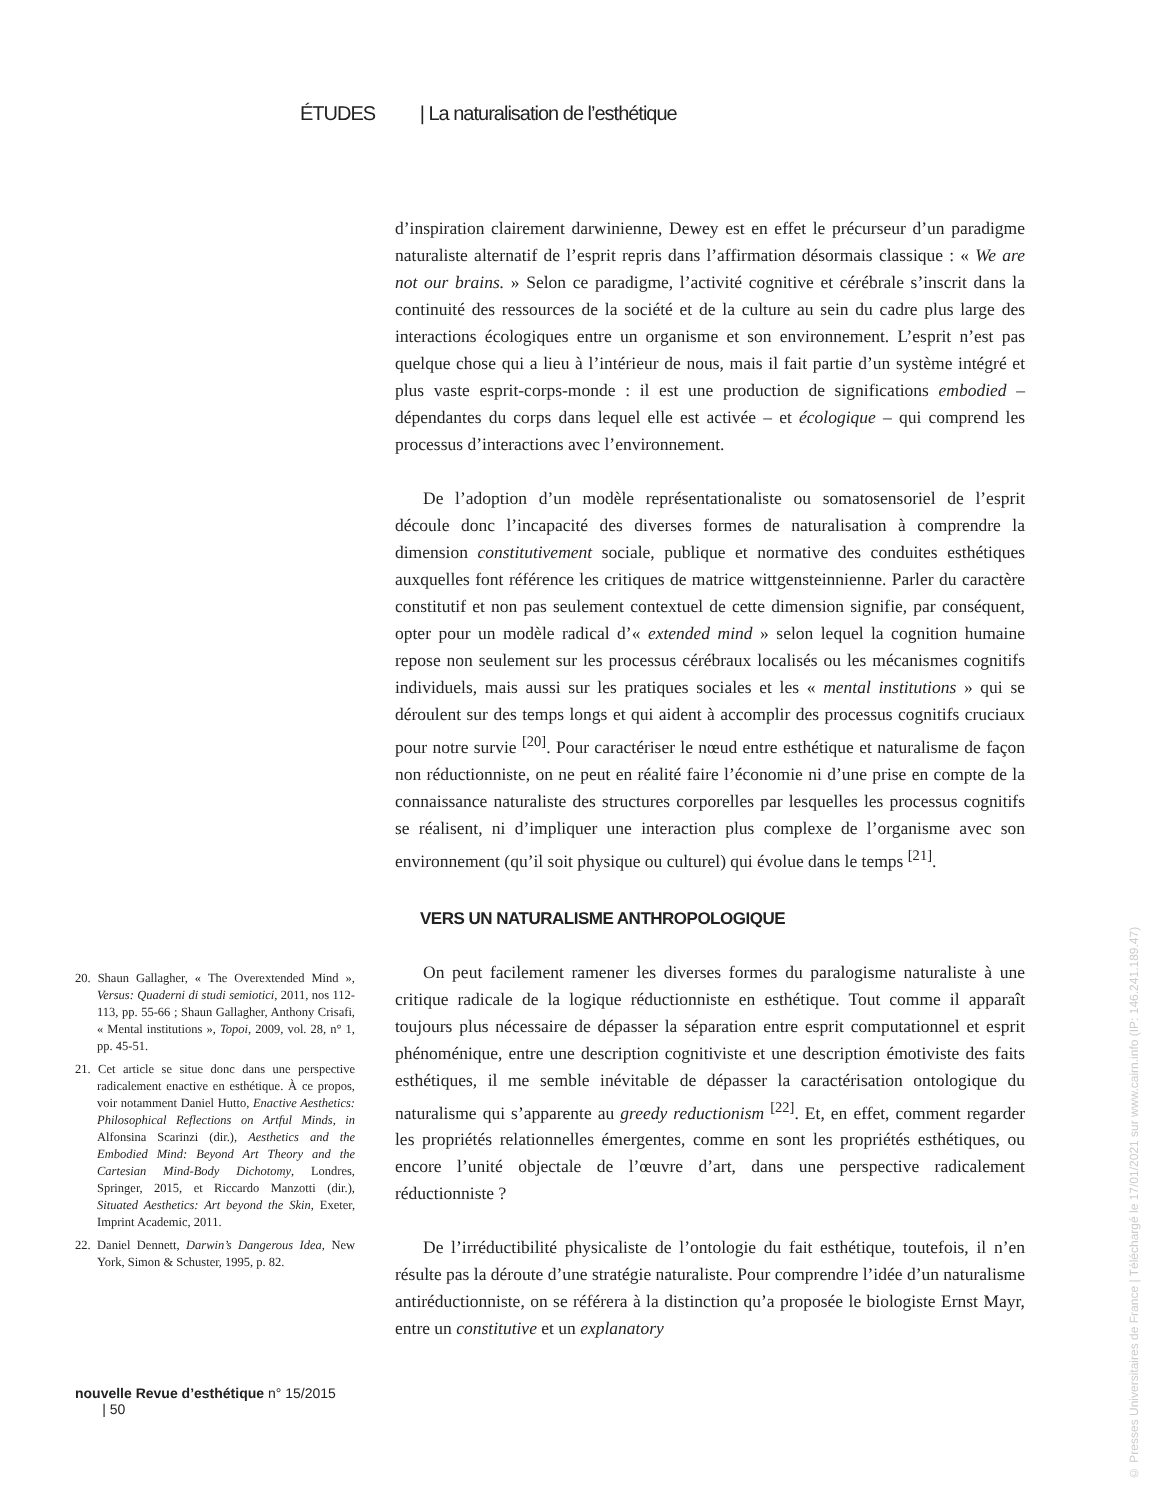ÉTUDES | La naturalisation de l’esthétique
d’inspiration clairement darwinienne, Dewey est en effet le précurseur d’un paradigme naturaliste alternatif de l’esprit repris dans l’affirmation désormais classique : « We are not our brains. » Selon ce paradigme, l’activité cognitive et cérébrale s’inscrit dans la continuité des ressources de la société et de la culture au sein du cadre plus large des interactions écologiques entre un organisme et son environnement. L’esprit n’est pas quelque chose qui a lieu à l’intérieur de nous, mais il fait partie d’un système intégré et plus vaste esprit-corps-monde : il est une production de significations embodied – dépendantes du corps dans lequel elle est activée – et écologique – qui comprend les processus d’interactions avec l’environnement.
De l’adoption d’un modèle représentationaliste ou somatosensoriel de l’esprit découle donc l’incapacité des diverses formes de naturalisation à comprendre la dimension constitutivement sociale, publique et normative des conduites esthétiques auxquelles font référence les critiques de matrice wittgensteinnienne. Parler du caractère constitutif et non pas seulement contextuel de cette dimension signifie, par conséquent, opter pour un modèle radical d’« extended mind » selon lequel la cognition humaine repose non seulement sur les processus cérébraux localisés ou les mécanismes cognitifs individuels, mais aussi sur les pratiques sociales et les « mental institutions » qui se déroulent sur des temps longs et qui aident à accomplir des processus cognitifs cruciaux pour notre survie <sup>[20]</sup>. Pour caractériser le nœud entre esthétique et naturalisme de façon non réductionniste, on ne peut en réalité faire l’économie ni d’une prise en compte de la connaissance naturaliste des structures corporelles par lesquelles les processus cognitifs se réalisent, ni d’impliquer une interaction plus complexe de l’organisme avec son environnement (qu’il soit physique ou culturel) qui évolue dans le temps <sup>[21]</sup>.
VERS UN NATURALISME ANTHROPOLOGIQUE
On peut facilement ramener les diverses formes du paralogisme naturaliste à une critique radicale de la logique réductionniste en esthétique. Tout comme il apparaît toujours plus nécessaire de dépasser la séparation entre esprit computationnel et esprit phénoménique, entre une description cognitiviste et une description émotiviste des faits esthétiques, il me semble inévitable de dépasser la caractérisation ontologique du naturalisme qui s’apparente au greedy reductionism <sup>[22]</sup>. Et, en effet, comment regarder les propriétés relationnelles émergentes, comme en sont les propriétés esthétiques, ou encore l’unité objectale de l’œuvre d’art, dans une perspective radicalement réductionniste ?
De l’irréductibilité physicaliste de l’ontologie du fait esthétique, toutefois, il n’en résulte pas la déroute d’une stratégie naturaliste. Pour comprendre l’idée d’un naturalisme antiréductionniste, on se référera à la distinction qu’a proposée le biologiste Ernst Mayr, entre un constitutive et un explanatory
20. Shaun Gallagher, « The Overextended Mind », Versus: Quaderni di studi semiotici, 2011, nos 112-113, pp. 55-66 ; Shaun Gallagher, Anthony Crisafi, « Mental institutions », Topoi, 2009, vol. 28, n° 1, pp. 45-51.
21. Cet article se situe donc dans une perspective radicalement enactive en esthétique. À ce propos, voir notamment Daniel Hutto, Enactive Aesthetics: Philosophical Reflections on Artful Minds, in Alfonsina Scarinzi (dir.), Aesthetics and the Embodied Mind: Beyond Art Theory and the Cartesian Mind-Body Dichotomy, Londres, Springer, 2015, et Riccardo Manzotti (dir.), Situated Aesthetics: Art beyond the Skin, Exeter, Imprint Academic, 2011.
22. Daniel Dennett, Darwin’s Dangerous Idea, New York, Simon & Schuster, 1995, p. 82.
nouvelle Revue d’esthétique n° 15/2015 | 50
© Presses Universitaires de France | Téléchargé le 17/01/2021 sur www.cairn.info (IP: 146.241.189.47)